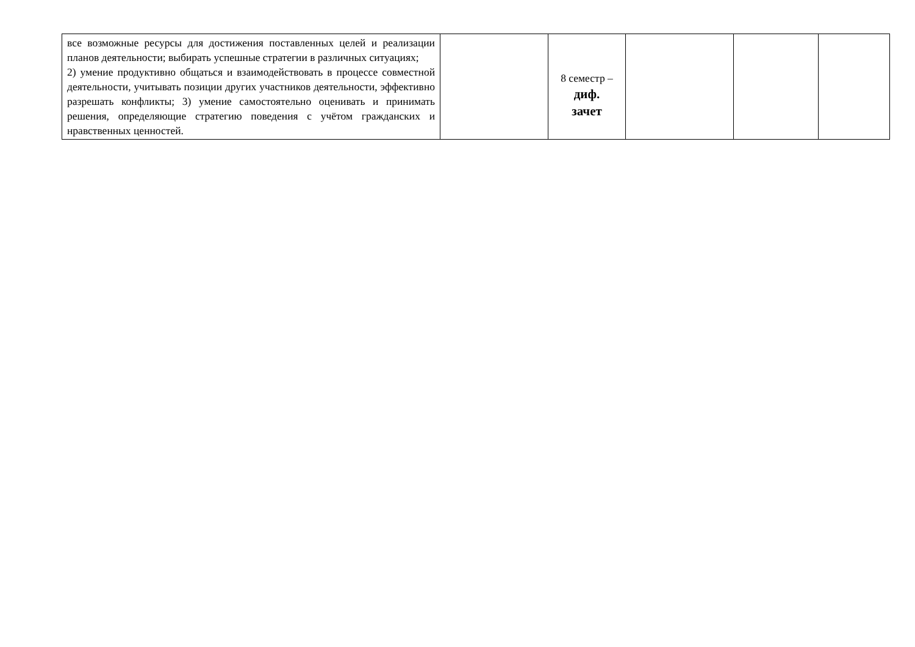| все возможные ресурсы для достижения поставленных целей и реализации планов деятельности; выбирать успешные стратегии в различных ситуациях; 2) умение продуктивно общаться и взаимодействовать в процессе совместной деятельности, учитывать позиции других участников деятельности, эффективно разрешать конфликты; 3) умение самостоятельно оценивать и принимать решения, определяющие стратегию поведения с учётом гражданских и нравственных ценностей. | | 8 семестр – диф. зачет | | | |